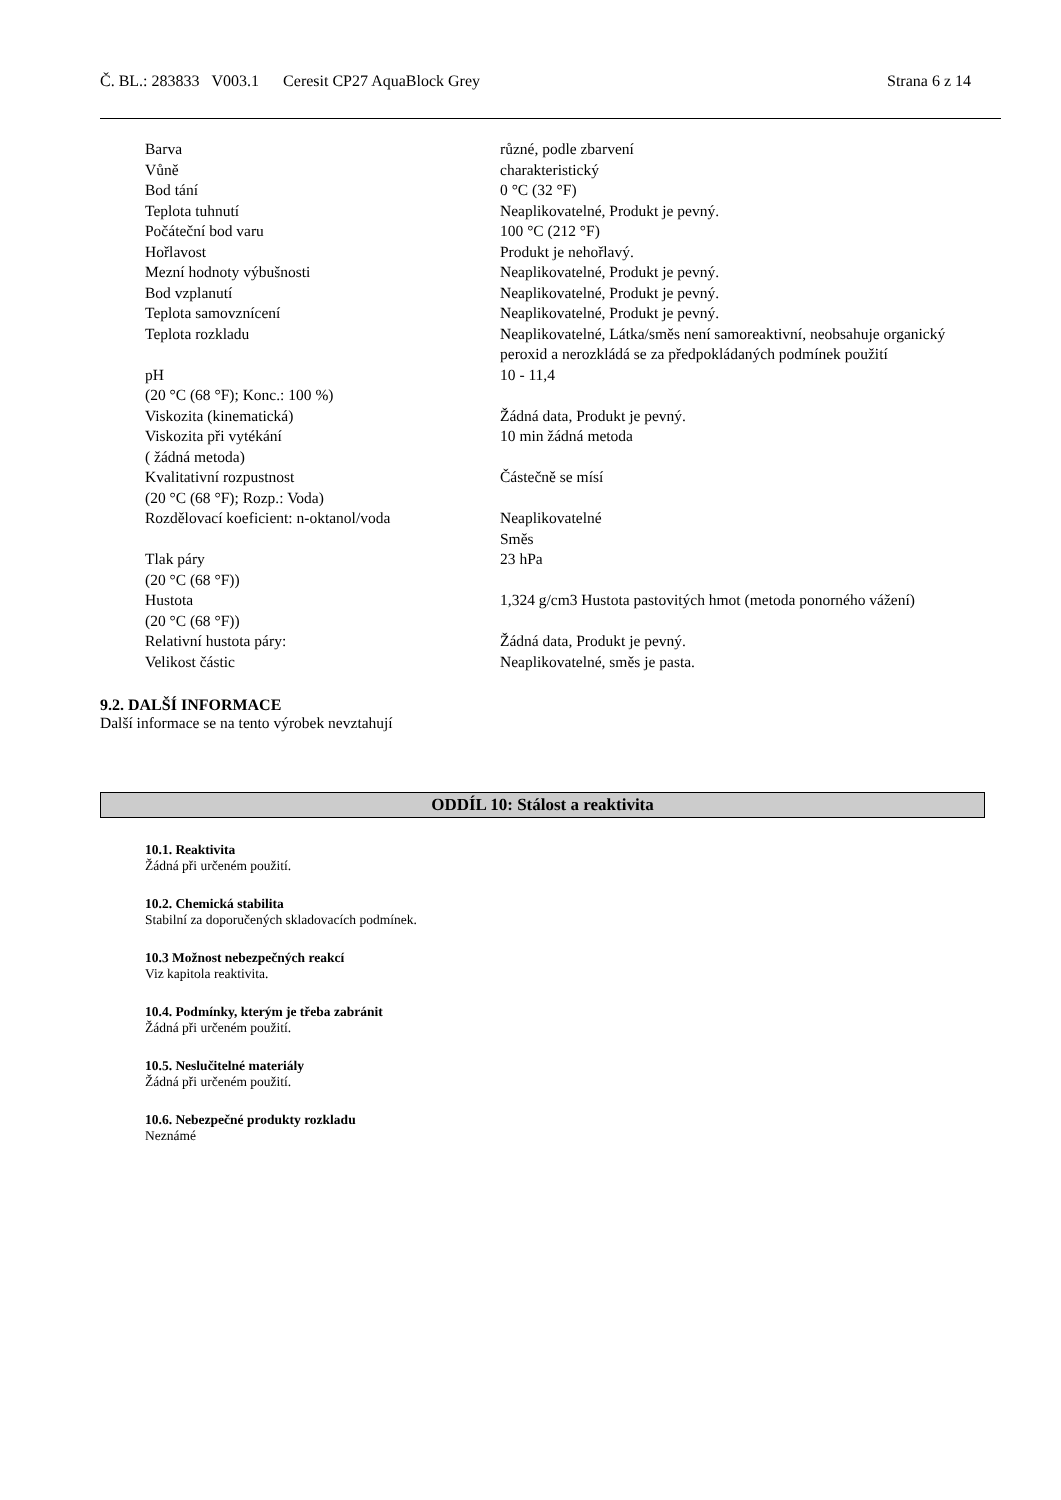Č. BL.: 283833 V003.1 Ceresit CP27 AquaBlock Grey Strana 6 z 14
| Barva | různé, podle zbarvení |
| Vůně | charakteristický |
| Bod tání | 0 °C (32 °F) |
| Teplota tuhnutí | Neaplikovatelné, Produkt je pevný. |
| Počáteční bod varu | 100 °C (212 °F) |
| Hořlavost | Produkt je nehořlavý. |
| Mezní hodnoty výbušnosti | Neaplikovatelné, Produkt je pevný. |
| Bod vzplanutí | Neaplikovatelné, Produkt je pevný. |
| Teplota samovznícení | Neaplikovatelné, Produkt je pevný. |
| Teplota rozkladu | Neaplikovatelné, Látka/směs není samoreaktivní, neobsahuje organický peroxid a nerozkládá se za předpokládaných podmínek použití |
| pH (20 °C (68 °F); Konc.: 100 %) | 10 - 11,4 |
| Viskozita (kinematická) | Žádná data, Produkt je pevný. |
| Viskozita při vytékání ( žádná metoda) | 10 min žádná metoda |
| Kvalitativní rozpustnost (20 °C (68 °F); Rozp.: Voda) | Částečně se mísí |
| Rozdělovací koeficient: n-oktanol/voda | Neaplikovatelné Směs |
| Tlak páry (20 °C (68 °F)) | 23 hPa |
| Hustota (20 °C (68 °F)) | 1,324 g/cm3 Hustota pastovitých hmot (metoda ponorného vážení) |
| Relativní hustota páry: | Žádná data, Produkt je pevný. |
| Velikost částic | Neaplikovatelné, směs je pasta. |
9.2. DALŠÍ INFORMACE
Další informace se na tento výrobek nevztahují
ODDÍL 10: Stálost a reaktivita
10.1. Reaktivita
Žádná při určeném použití.
10.2. Chemická stabilita
Stabilní za doporučených skladovacích podmínek.
10.3 Možnost nebezpečných reakcí
Viz kapitola reaktivita.
10.4. Podmínky, kterým je třeba zabránit
Žádná při určeném použití.
10.5. Neslučitelné materiály
Žádná při určeném použití.
10.6. Nebezpečné produkty rozkladu
Neznámé